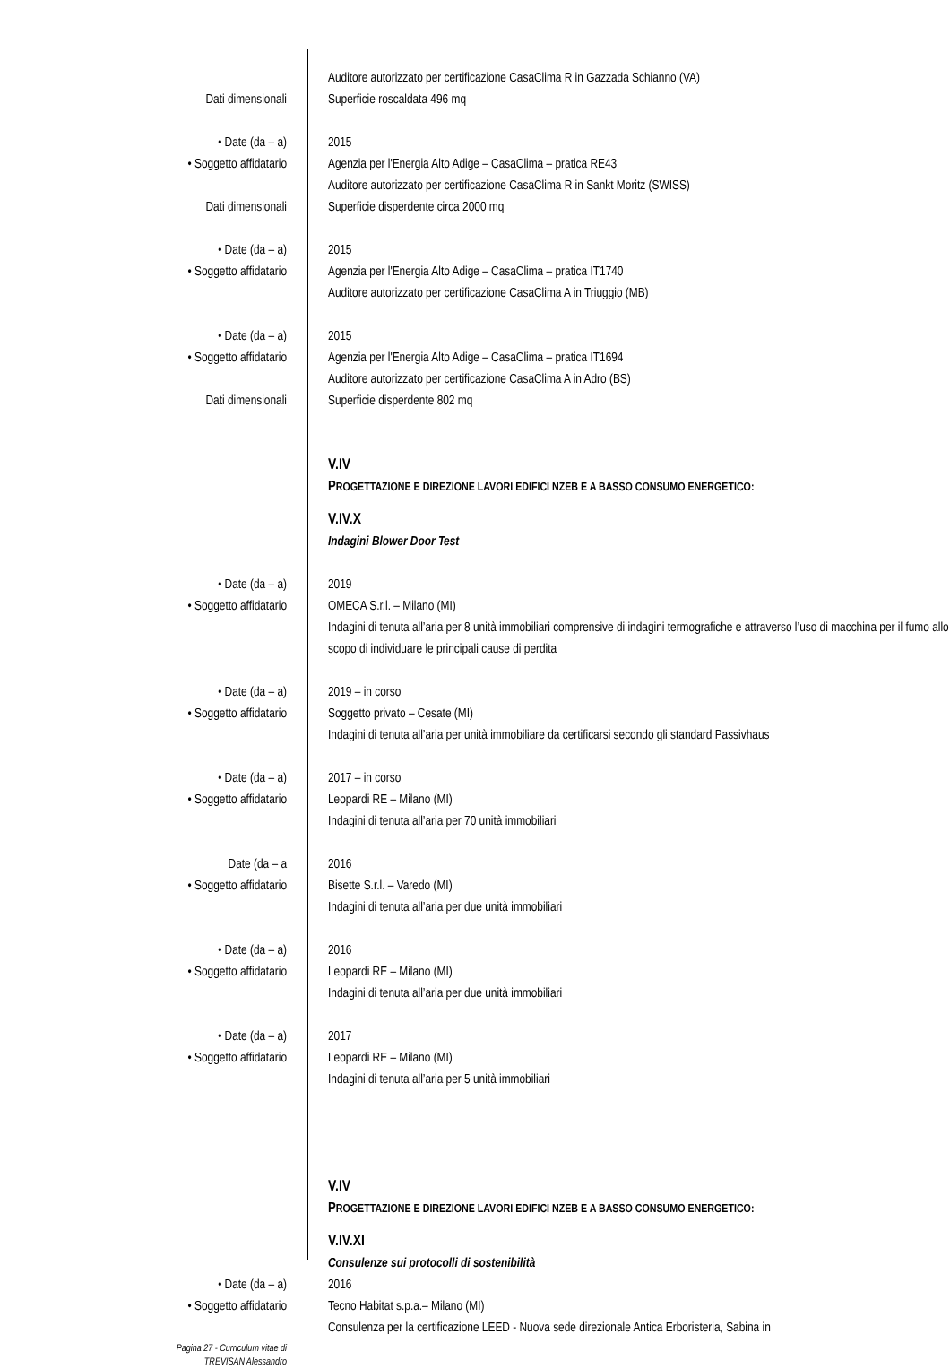Auditore autorizzato per certificazione CasaClima R in Gazzada Schianno (VA)
Dati dimensionali Superficie roscaldata 496 mq
• Date (da – a) 2015
• Soggetto affidatario Agenzia per l'Energia Alto Adige – CasaClima – pratica RE43
Auditore autorizzato per certificazione CasaClima R in Sankt Moritz (SWISS)
Dati dimensionali Superficie disperdente circa 2000 mq
• Date (da – a) 2015
• Soggetto affidatario Agenzia per l'Energia Alto Adige – CasaClima – pratica IT1740
Auditore autorizzato per certificazione CasaClima A in Triuggio (MB)
• Date (da – a) 2015
• Soggetto affidatario Agenzia per l'Energia Alto Adige – CasaClima – pratica IT1694
Auditore autorizzato per certificazione CasaClima A in Adro (BS)
Dati dimensionali Superficie disperdente 802 mq
V.IV
PROGETTAZIONE E DIREZIONE LAVORI EDIFICI NZEB E A BASSO CONSUMO ENERGETICO:
V.IV.X
Indagini Blower Door Test
• Date (da – a) 2019
• Soggetto affidatario OMECA S.r.l. – Milano (MI)
Indagini di tenuta all’aria per 8 unità immobiliari comprensive di indagini termografiche e attraverso l’uso di macchina per il fumo allo scopo di individuare le principali cause di perdita
• Date (da – a) 2019 – in corso
• Soggetto affidatario Soggetto privato – Cesate (MI)
Indagini di tenuta all’aria per unità immobiliare da certificarsi secondo gli standard Passivhaus
• Date (da – a) 2017 – in corso
• Soggetto affidatario Leopardi RE – Milano (MI)
Indagini di tenuta all’aria per 70 unità immobiliari
Date (da – a 2016
• Soggetto affidatario Bisette S.r.l. – Varedo (MI)
Indagini di tenuta all’aria per due unità immobiliari
• Date (da – a) 2016
• Soggetto affidatario Leopardi RE – Milano (MI)
Indagini di tenuta all’aria per due unità immobiliari
• Date (da – a) 2017
• Soggetto affidatario Leopardi RE – Milano (MI)
Indagini di tenuta all’aria per 5 unità immobiliari
V.IV
PROGETTAZIONE E DIREZIONE LAVORI EDIFICI NZEB E A BASSO CONSUMO ENERGETICO:
V.IV.XI
Consulenze sui protocolli di sostenibilità
• Date (da – a) 2016
• Soggetto affidatario Tecno Habitat s.p.a.– Milano (MI)
Consulenza per la certificazione LEED - Nuova sede direzionale Antica Erboristeria, Sabina in
Pagina 27 - Curriculum vitae di
TREVISAN Alessandro